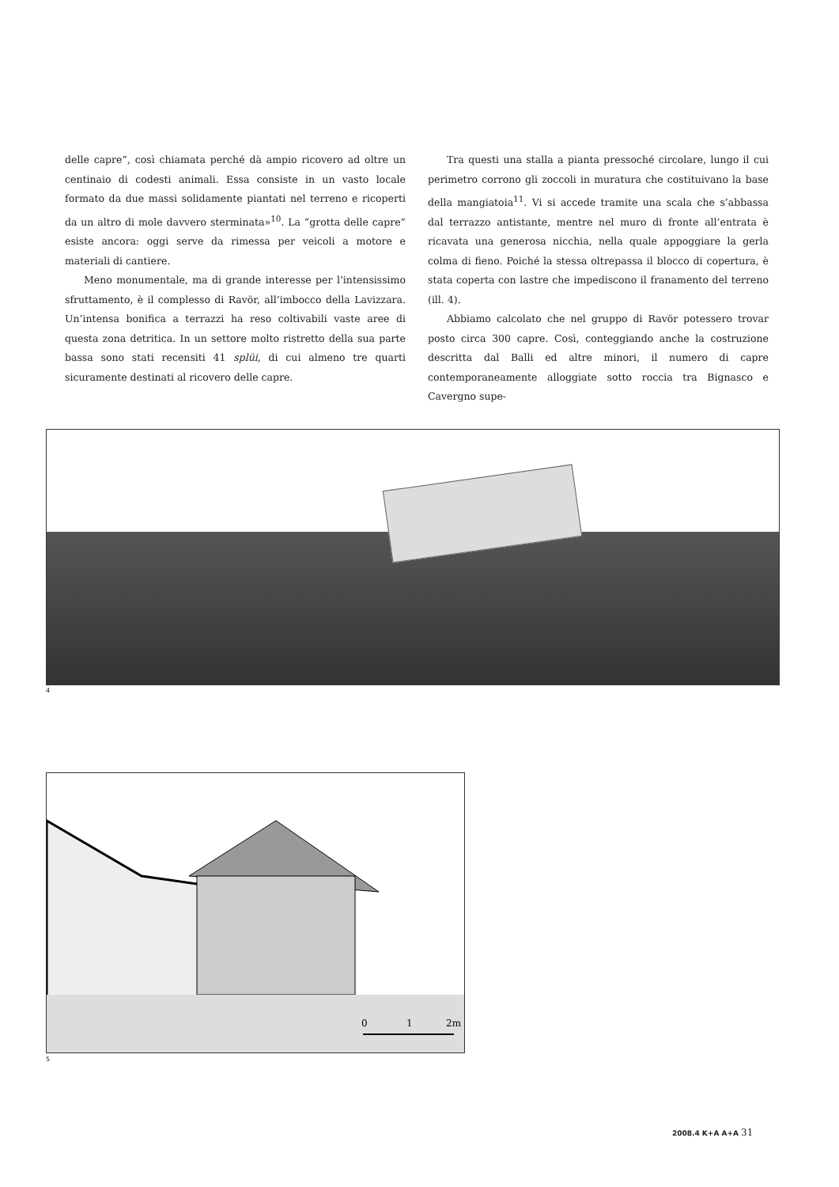delle capre”, così chiamata perché dà ampio ricovero ad oltre un centinaio di codesti animali. Essa consiste in un vasto locale formato da due massi solidamente piantati nel terreno e ricoperti da un altro di mole davvero sterminata»<sup>10</sup>. La “grotta delle capre” esiste ancora: oggi serve da rimessa per veicoli a motore e materiali di cantiere.
Meno monumentale, ma di grande interesse per l’intensissimo sfruttamento, è il complesso di Ravör, all’imbocco della Lavizzara. Un’intensa bonifica a terrazzi ha reso coltivabili vaste aree di questa zona detritica. In un settore molto ristretto della sua parte bassa sono stati recensiti 41 splüi, di cui almeno tre quarti sicuramente destinati al ricovero delle capre.
Tra questi una stalla a pianta pressoché circolare, lungo il cui perimetro corrono gli zoccoli in muratura che costituivano la base della mangiatoia<sup>11</sup>. Vi si accede tramite una scala che s’abbassa dal terrazzo antistante, mentre nel muro di fronte all’entrata è ricavata una generosa nicchia, nella quale appoggiare la gerla colma di fieno. Poiché la stessa oltrepassa il blocco di copertura, è stata coperta con lastre che impediscono il franamento del terreno (ill. 4).
Abbiamo calcolato che nel gruppo di Ravör potessero trovar posto circa 300 capre. Così, conteggiando anche la costruzione descritta dal Balli ed altre minori, il numero di capre contemporaneamente alloggiate sotto roccia tra Bignasco e Cavergno supe-
4
0
1
2m
5
2008.4 K+A A+A 31